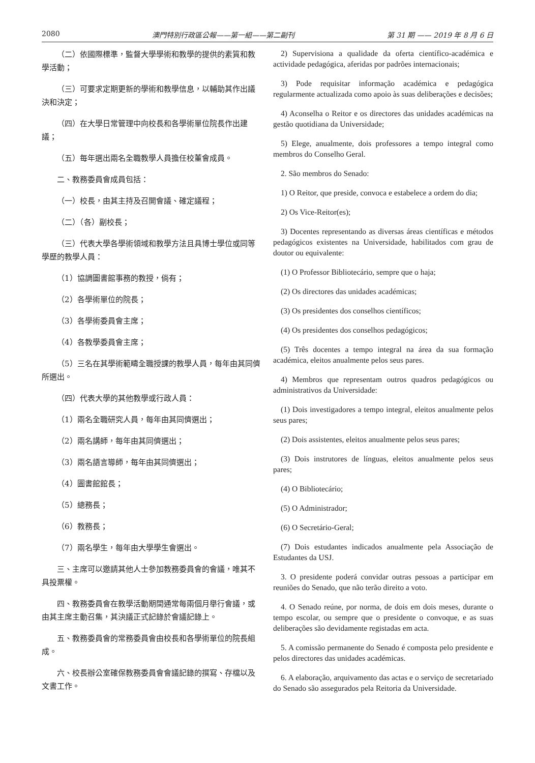2080 澳門特別行政區公報——第一組——第二副刊 第 31 期 —— 2019 年 8 月 6 日
（二）依國際標準，監督大學學術和教學的提供的素質和教學活動；
（三）可要求定期更新的學術和教學信息，以輔助其作出議決和決定；
（四）在大學日常管理中向校長和各學術單位院長作出建議；
（五）每年選出兩名全職教學人員擔任校董會成員。
二、教務委員會成員包括：
（一）校長，由其主持及召開會議、確定議程；
（二）（各）副校長；
（三）代表大學各學術領域和教學方法且具博士學位或同等學歷的教學人員：
（1）協調圖書館事務的教授，倘有；
（2）各學術單位的院長；
（3）各學術委員會主席；
（4）各教學委員會主席；
（5）三名在其學術範疇全職授課的教學人員，每年由其同儕所選出。
（四）代表大學的其他教學或行政人員：
（1）兩名全職研究人員，每年由其同儕選出；
（2）兩名講師，每年由其同儕選出；
（3）兩名語言導師，每年由其同儕選出；
（4）圖書館館長；
（5）總務長；
（6）教務長；
（7）兩名學生，每年由大學學生會選出。
三、主席可以邀請其他人士參加教務委員會的會議，唯其不具投票權。
四、教務委員會在教學活動期間通常每兩個月舉行會議，或由其主席主動召集，其決議正式記錄於會議記錄上。
五、教務委員會的常務委員會由校長和各學術單位的院長組成。
六、校長辦公室確保教務委員會會議記錄的撰寫、存檔以及文書工作。
2) Supervisiona a qualidade da oferta científico-académica e actividade pedagógica, aferidas por padrões internacionais;
3) Pode requisitar informação académica e pedagógica regularmente actualizada como apoio às suas deliberações e decisões;
4) Aconselha o Reitor e os directores das unidades académicas na gestão quotidiana da Universidade;
5) Elege, anualmente, dois professores a tempo integral como membros do Conselho Geral.
2. São membros do Senado:
1) O Reitor, que preside, convoca e estabelece a ordem do dia;
2) Os Vice-Reitor(es);
3) Docentes representando as diversas áreas científicas e métodos pedagógicos existentes na Universidade, habilitados com grau de doutor ou equivalente:
(1) O Professor Bibliotecário, sempre que o haja;
(2) Os directores das unidades académicas;
(3) Os presidentes dos conselhos científicos;
(4) Os presidentes dos conselhos pedagógicos;
(5) Três docentes a tempo integral na área da sua formação académica, eleitos anualmente pelos seus pares.
4) Membros que representam outros quadros pedagógicos ou administrativos da Universidade:
(1) Dois investigadores a tempo integral, eleitos anualmente pelos seus pares;
(2) Dois assistentes, eleitos anualmente pelos seus pares;
(3) Dois instrutores de línguas, eleitos anualmente pelos seus pares;
(4) O Bibliotecário;
(5) O Administrador;
(6) O Secretário-Geral;
(7) Dois estudantes indicados anualmente pela Associação de Estudantes da USJ.
3. O presidente poderá convidar outras pessoas a participar em reuniões do Senado, que não terão direito a voto.
4. O Senado reúne, por norma, de dois em dois meses, durante o tempo escolar, ou sempre que o presidente o convoque, e as suas deliberações são devidamente registadas em acta.
5. A comissão permanente do Senado é composta pelo presidente e pelos directores das unidades académicas.
6. A elaboração, arquivamento das actas e o serviço de secretariado do Senado são assegurados pela Reitoria da Universidade.